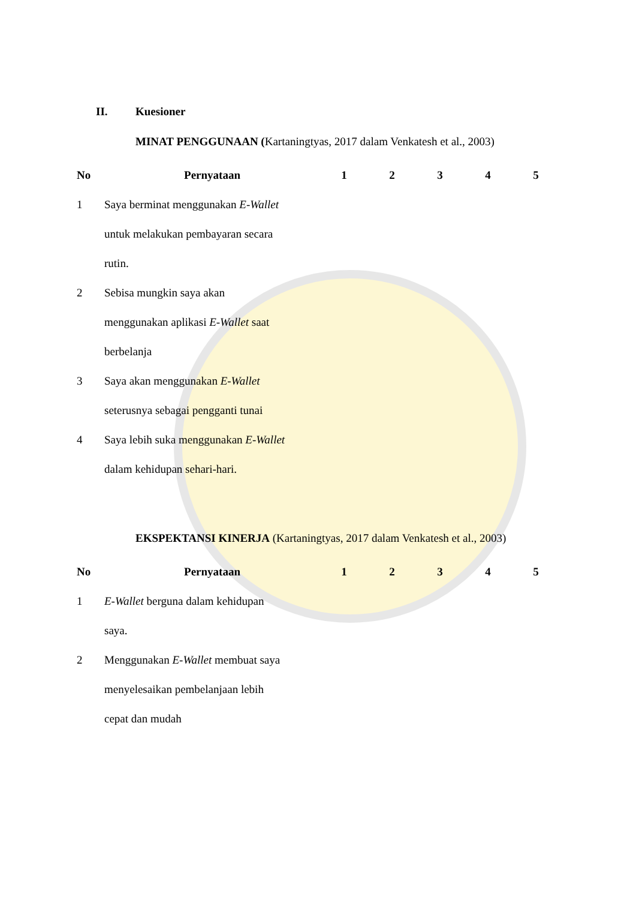II. Kuesioner
MINAT PENGGUNAAN (Kartaningtyas, 2017 dalam Venkatesh et al., 2003)
| No | Pernyataan | 1 | 2 | 3 | 4 | 5 |
| --- | --- | --- | --- | --- | --- | --- |
| 1 | Saya berminat menggunakan E-Wallet untuk melakukan pembayaran secara rutin. | | | | | |
| 2 | Sebisa mungkin saya akan menggunakan aplikasi E-Wallet saat berbelanja | | | | | |
| 3 | Saya akan menggunakan E-Wallet seterusnya sebagai pengganti tunai | | | | | |
| 4 | Saya lebih suka menggunakan E-Wallet dalam kehidupan sehari-hari. | | | | | |
EKSPEKTANSI KINERJA (Kartaningtyas, 2017 dalam Venkatesh et al., 2003)
| No | Pernyataan | 1 | 2 | 3 | 4 | 5 |
| --- | --- | --- | --- | --- | --- | --- |
| 1 | E-Wallet berguna dalam kehidupan saya. | | | | | |
| 2 | Menggunakan E-Wallet membuat saya menyelesaikan pembelanjaan lebih cepat dan mudah | | | | | |